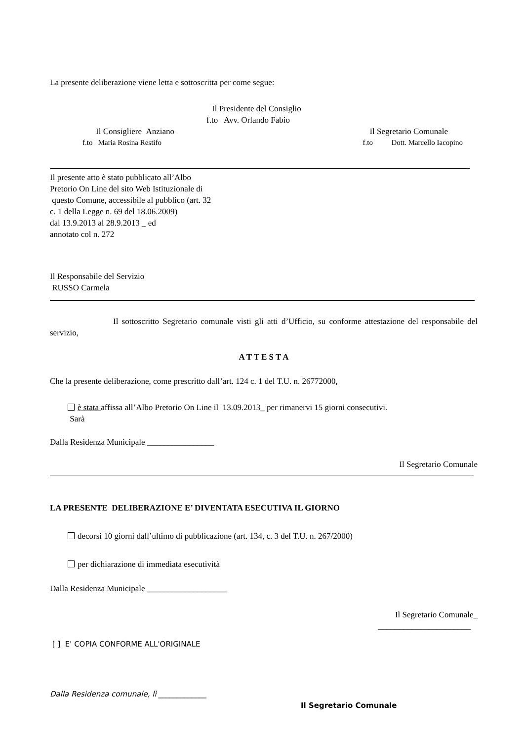La presente deliberazione viene letta e sottoscritta per come segue:
Il Presidente del Consiglio
f.to Avv. Orlando Fabio
Il Consigliere Anziano Il Segretario Comunale
f.to Maria Rosina Restifo f.to Dott. Marcello Iacopino
Il presente atto è stato pubblicato all’Albo
Pretorio On Line del sito Web Istituzionale di
questo Comune, accessibile al pubblico (art. 32
c. 1 della Legge n. 69 del 18.06.2009)
dal 13.9.2013 al 28.9.2013 _ ed
annotato col n. 272
Il Responsabile del Servizio
RUSSO Carmela
Il sottoscritto Segretario comunale visti gli atti d’Ufficio, su conforme attestazione del responsabile del servizio,
A T T E S T A
Che la presente deliberazione, come prescritto dall’art. 124 c. 1 del T.U. n. 26772000,
è stata affissa all’Albo Pretorio On Line il 13.09.2013_ per rimanervi 15 giorni consecutivi.
Sarà
Dalla Residenza Municipale ________________
Il Segretario Comunale
LA PRESENTE DELIBERAZIONE E’ DIVENTATA ESECUTIVA IL GIORNO
decorsi 10 giorni dall’ultimo di pubblicazione (art. 134, c. 3 del T.U. n. 267/2000)
per dichiarazione di immediata esecutività
Dalla Residenza Municipale ___________________
Il Segretario Comunale_
______________________
[ ] E' COPIA CONFORME ALL'ORIGINALE
Dalla Residenza comunale, lì _____________
Il Segretario Comunale